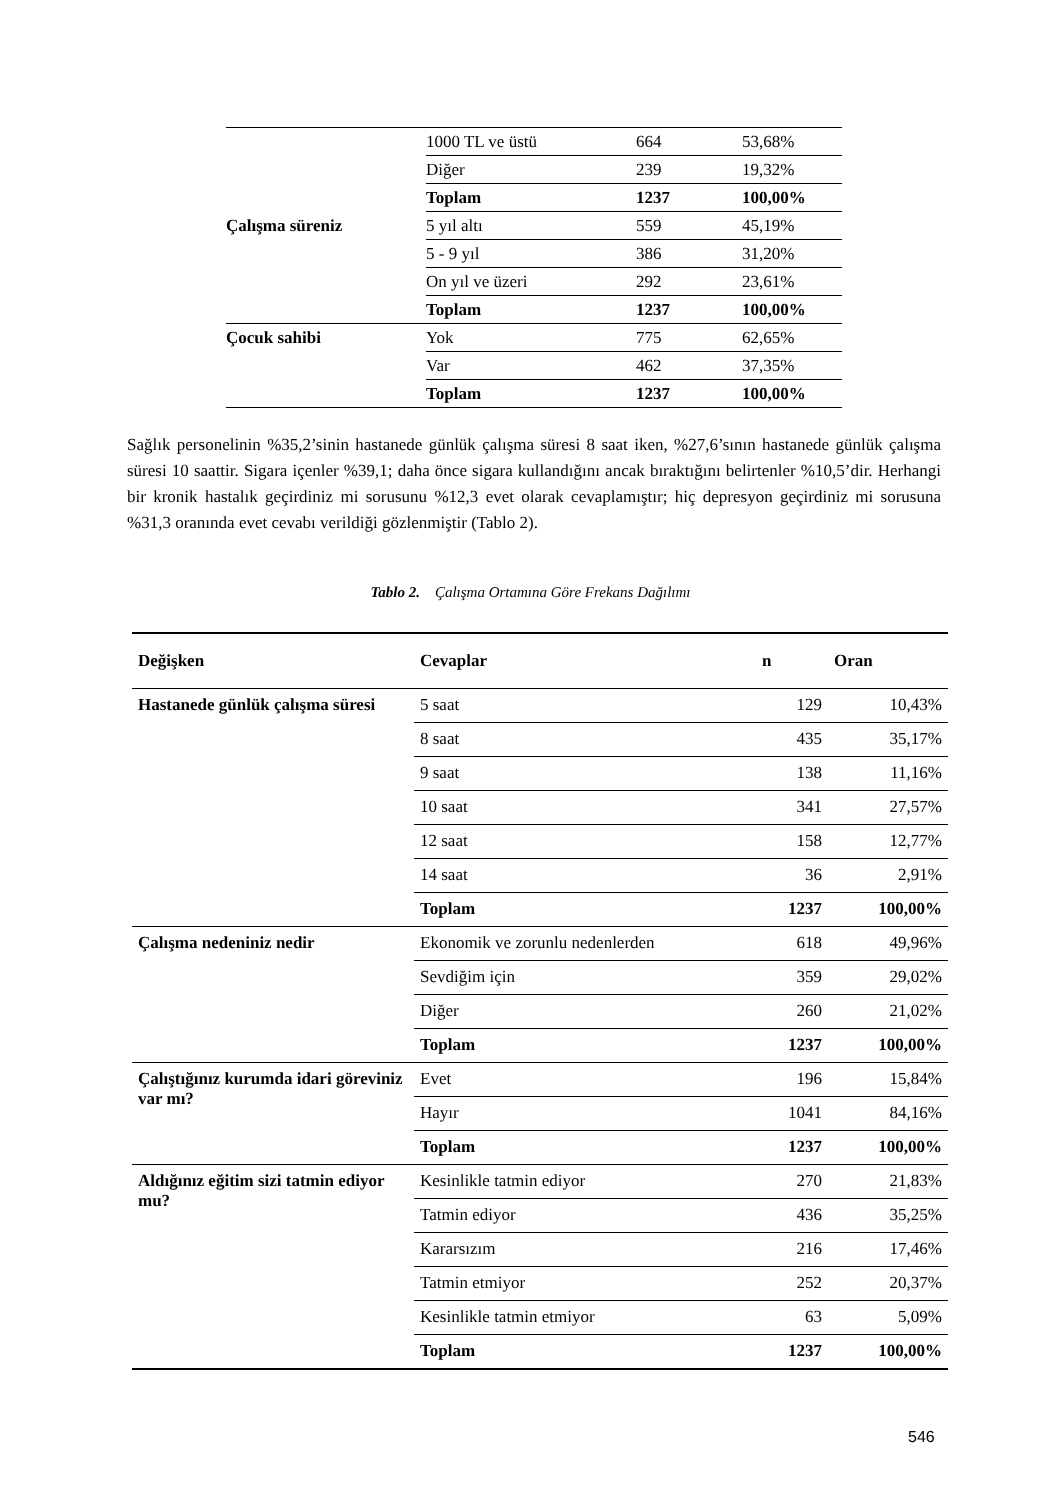| | 1000 TL ve üstü | 664 | 53,68% |
| | Diğer | 239 | 19,32% |
| | Toplam | 1237 | 100,00% |
| Çalışma süreniz | 5 yıl altı | 559 | 45,19% |
| | 5 - 9 yıl | 386 | 31,20% |
| | On yıl ve üzeri | 292 | 23,61% |
| | Toplam | 1237 | 100,00% |
| Çocuk sahibi | Yok | 775 | 62,65% |
| | Var | 462 | 37,35% |
| | Toplam | 1237 | 100,00% |
Sağlık personelinin %35,2’sinin hastanede günlük çalışma süresi 8 saat iken, %27,6’sının hastanede günlük çalışma süresi 10 saattir. Sigara içenler %39,1; daha önce sigara kullandığını ancak bıraktığını belirtenler %10,5’dir. Herhangi bir kronik hastalık geçirdiniz mi sorusunu %12,3 evet olarak cevaplamıştır; hiç depresyon geçirdiniz mi sorusuna %31,3 oranında evet cevabı verildiği gözlenmiştir (Tablo 2).
Tablo 2. Çalışma Ortamına Göre Frekans Dağılımı
| Değişken | Cevaplar | n | Oran |
| --- | --- | --- | --- |
| Hastanede günlük çalışma süresi | 5 saat | 129 | 10,43% |
| | 8 saat | 435 | 35,17% |
| | 9 saat | 138 | 11,16% |
| | 10 saat | 341 | 27,57% |
| | 12 saat | 158 | 12,77% |
| | 14 saat | 36 | 2,91% |
| | Toplam | 1237 | 100,00% |
| Çalışma nedeniniz nedir | Ekonomik ve zorunlu nedenlerden | 618 | 49,96% |
| | Sevdiğim için | 359 | 29,02% |
| | Diğer | 260 | 21,02% |
| | Toplam | 1237 | 100,00% |
| Çalıştığınız kurumda idari göreviniz var mı? | Evet | 196 | 15,84% |
| | Hayır | 1041 | 84,16% |
| | Toplam | 1237 | 100,00% |
| Aldığınız eğitim sizi tatmin ediyor mu? | Kesinlikle tatmin ediyor | 270 | 21,83% |
| | Tatmin ediyor | 436 | 35,25% |
| | Kararsızım | 216 | 17,46% |
| | Tatmin etmiyor | 252 | 20,37% |
| | Kesinlikle tatmin etmiyor | 63 | 5,09% |
| | Toplam | 1237 | 100,00% |
546